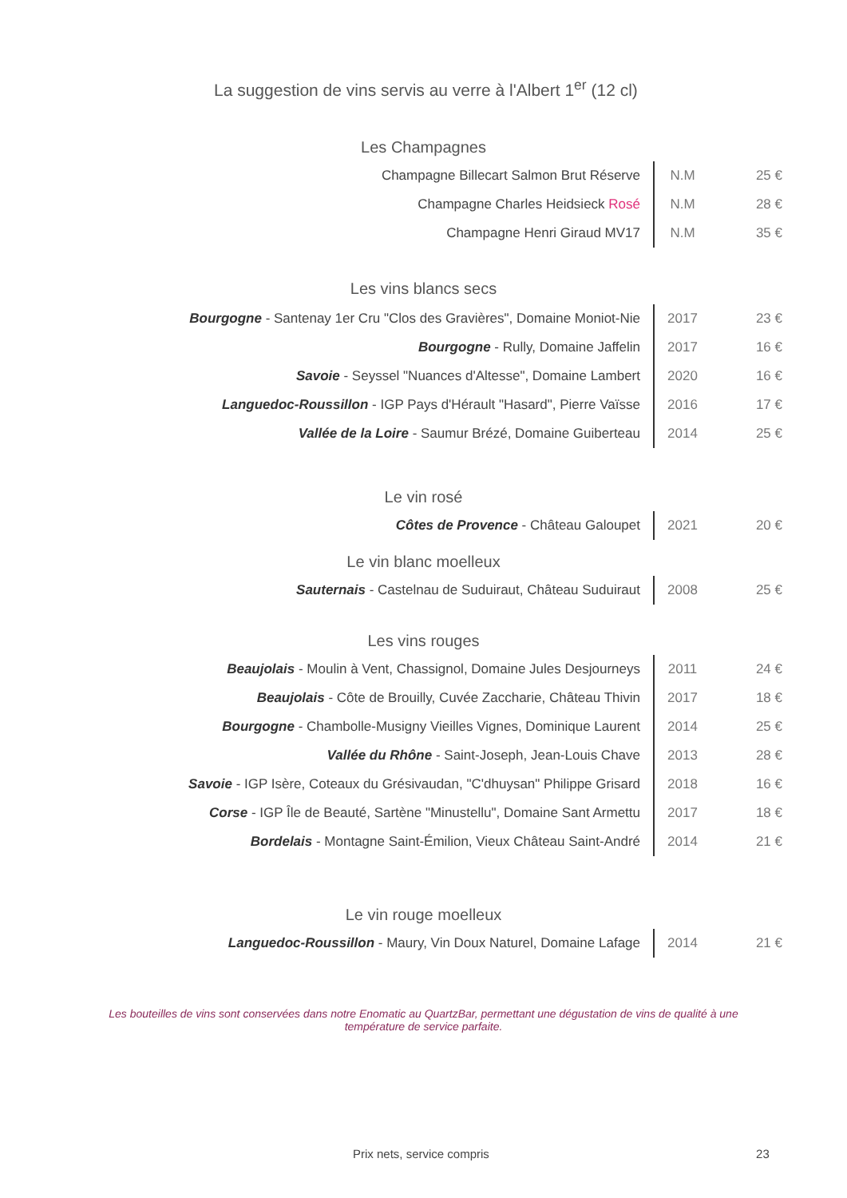La suggestion de vins servis au verre à l'Albert 1<sup>er</sup> (12 cl)
Les Champagnes
| Champagne Billecart Salmon Brut Réserve | N.M | 25 € |
| Champagne Charles Heidsieck Rosé | N.M | 28 € |
| Champagne Henri Giraud MV17 | N.M | 35 € |
Les vins blancs secs
| Bourgogne - Santenay 1er Cru "Clos des Gravières", Domaine Moniot-Nie | 2017 | 23 € |
| Bourgogne - Rully, Domaine Jaffelin | 2017 | 16 € |
| Savoie - Seyssel "Nuances d'Altesse", Domaine Lambert | 2020 | 16 € |
| Languedoc-Roussillon - IGP Pays d'Hérault "Hasard", Pierre Vaïsse | 2016 | 17 € |
| Vallée de la Loire - Saumur Brézé, Domaine Guiberteau | 2014 | 25 € |
Le vin rosé
| Côtes de Provence - Château Galoupet | 2021 | 20 € |
Le vin blanc moelleux
| Sauternais - Castelnau de Suduiraut, Château Suduiraut | 2008 | 25 € |
Les vins rouges
| Beaujolais - Moulin à Vent, Chassignol, Domaine Jules Desjourneys | 2011 | 24 € |
| Beaujolais - Côte de Brouilly, Cuvée Zaccharie, Château Thivin | 2017 | 18 € |
| Bourgogne - Chambolle-Musigny Vieilles Vignes, Dominique Laurent | 2014 | 25 € |
| Vallée du Rhône - Saint-Joseph, Jean-Louis Chave | 2013 | 28 € |
| Savoie - IGP Isère, Coteaux du Grésivaudan, "C'dhuysan" Philippe Grisard | 2018 | 16 € |
| Corse - IGP Île de Beauté, Sartène "Minustellu", Domaine Sant Armettu | 2017 | 18 € |
| Bordelais - Montagne Saint-Émilion, Vieux Château Saint-André | 2014 | 21 € |
Le vin rouge moelleux
| Languedoc-Roussillon - Maury, Vin Doux Naturel, Domaine Lafage | 2014 | 21 € |
Les bouteilles de vins sont conservées dans notre Enomatic au QuartzBar, permettant une dégustation de vins de qualité à une température de service parfaite.
Prix nets, service compris 23